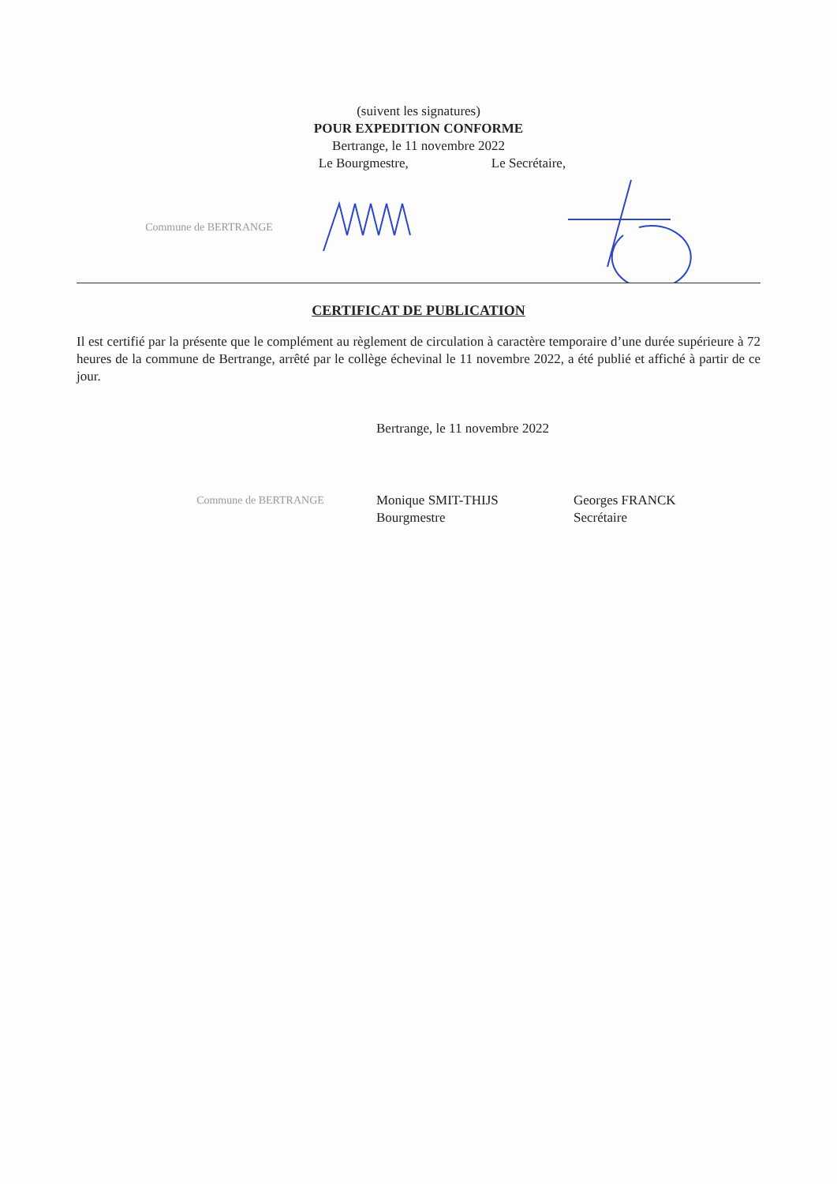(suivent les signatures)
POUR EXPEDITION CONFORME
Bertrange, le 11 novembre 2022
Le Bourgmestre, Le Secrétaire,
Commune de BERTRANGE
CERTIFICAT DE PUBLICATION
Il est certifié par la présente que le complément au règlement de circulation à caractère temporaire d’une durée supérieure à 72 heures de la commune de Bertrange, arrêté par le collège échevinal le 11 novembre 2022, a été publié et affiché à partir de ce jour.
Bertrange, le 11 novembre 2022
Commune de BERTRANGE
Monique SMIT-THIJS
Bourgmestre
Georges FRANCK
Secrétaire